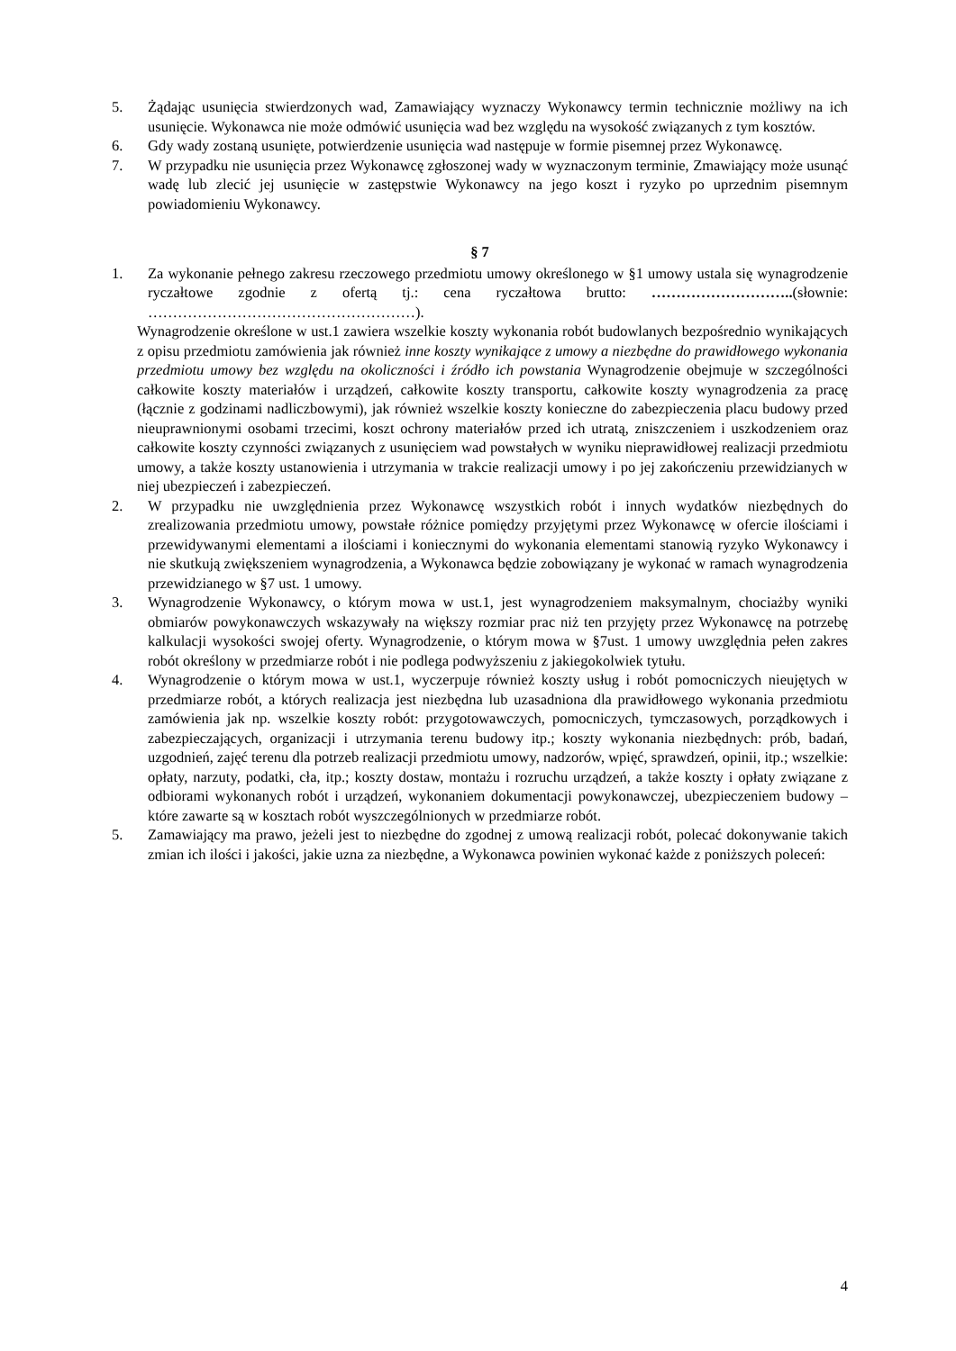5. Żądając usunięcia stwierdzonych wad, Zamawiający wyznaczy Wykonawcy termin technicznie możliwy na ich usunięcie. Wykonawca nie może odmówić usunięcia wad bez względu na wysokość związanych z tym kosztów.
6. Gdy wady zostaną usunięte, potwierdzenie usunięcia wad następuje w formie pisemnej przez Wykonawcę.
7. W przypadku nie usunięcia przez Wykonawcę zgłoszonej wady w wyznaczonym terminie, Zmawiający może usunąć wadę lub zlecić jej usunięcie w zastępstwie Wykonawcy na jego koszt i ryzyko po uprzednim pisemnym powiadomieniu Wykonawcy.
§ 7
1. Za wykonanie pełnego zakresu rzeczowego przedmiotu umowy określonego w §1 umowy ustala się wynagrodzenie ryczałtowe zgodnie z ofertą tj.: cena ryczałtowa brutto: ………………………..(słownie: ………………………………………………).
Wynagrodzenie określone w ust.1 zawiera wszelkie koszty wykonania robót budowlanych bezpośrednio wynikających z opisu przedmiotu zamówienia jak również inne koszty wynikające z umowy a niezbędne do prawidłowego wykonania przedmiotu umowy bez względu na okoliczności i źródło ich powstania Wynagrodzenie obejmuje w szczególności całkowite koszty materiałów i urządzeń, całkowite koszty transportu, całkowite koszty wynagrodzenia za pracę (łącznie z godzinami nadliczbowymi), jak również wszelkie koszty konieczne do zabezpieczenia placu budowy przed nieuprawnionymi osobami trzecimi, koszt ochrony materiałów przed ich utratą, zniszczeniem i uszkodzeniem oraz całkowite koszty czynności związanych z usunięciem wad powstałych w wyniku nieprawidłowej realizacji przedmiotu umowy, a także koszty ustanowienia i utrzymania w trakcie realizacji umowy i po jej zakończeniu przewidzianych w niej ubezpieczeń i zabezpieczeń.
2. W przypadku nie uwzględnienia przez Wykonawcę wszystkich robót i innych wydatków niezbędnych do zrealizowania przedmiotu umowy, powstałe różnice pomiędzy przyjętymi przez Wykonawcę w ofercie ilościami i przewidywanymi elementami a ilościami i koniecznymi do wykonania elementami stanowią ryzyko Wykonawcy i nie skutkują zwiększeniem wynagrodzenia, a Wykonawca będzie zobowiązany je wykonać w ramach wynagrodzenia przewidzianego w §7 ust. 1 umowy.
3. Wynagrodzenie Wykonawcy, o którym mowa w ust.1, jest wynagrodzeniem maksymalnym, chociażby wyniki obmiarów powykonawczych wskazywały na większy rozmiar prac niż ten przyjęty przez Wykonawcę na potrzebę kalkulacji wysokości swojej oferty. Wynagrodzenie, o którym mowa w §7ust. 1 umowy uwzględnia pełen zakres robót określony w przedmiarze robót i nie podlega podwyższeniu z jakiegokolwiek tytułu.
4. Wynagrodzenie o którym mowa w ust.1, wyczerpuje również koszty usług i robót pomocniczych nieujętych w przedmiarze robót, a których realizacja jest niezbędna lub uzasadniona dla prawidłowego wykonania przedmiotu zamówienia jak np. wszelkie koszty robót: przygotowawczych, pomocniczych, tymczasowych, porządkowych i zabezpieczających, organizacji i utrzymania terenu budowy itp.; koszty wykonania niezbędnych: prób, badań, uzgodnień, zajęć terenu dla potrzeb realizacji przedmiotu umowy, nadzorów, wpięć, sprawdzeń, opinii, itp.; wszelkie: opłaty, narzuty, podatki, cła, itp.; koszty dostaw, montażu i rozruchu urządzeń, a także koszty i opłaty związane z odbiorami wykonanych robót i urządzeń, wykonaniem dokumentacji powykonawczej, ubezpieczeniem budowy – które zawarte są w kosztach robót wyszczególnionych w przedmiarze robót.
5. Zamawiający ma prawo, jeżeli jest to niezbędne do zgodnej z umową realizacji robót, polecać dokonywanie takich zmian ich ilości i jakości, jakie uzna za niezbędne, a Wykonawca powinien wykonać każde z poniższych poleceń:
4